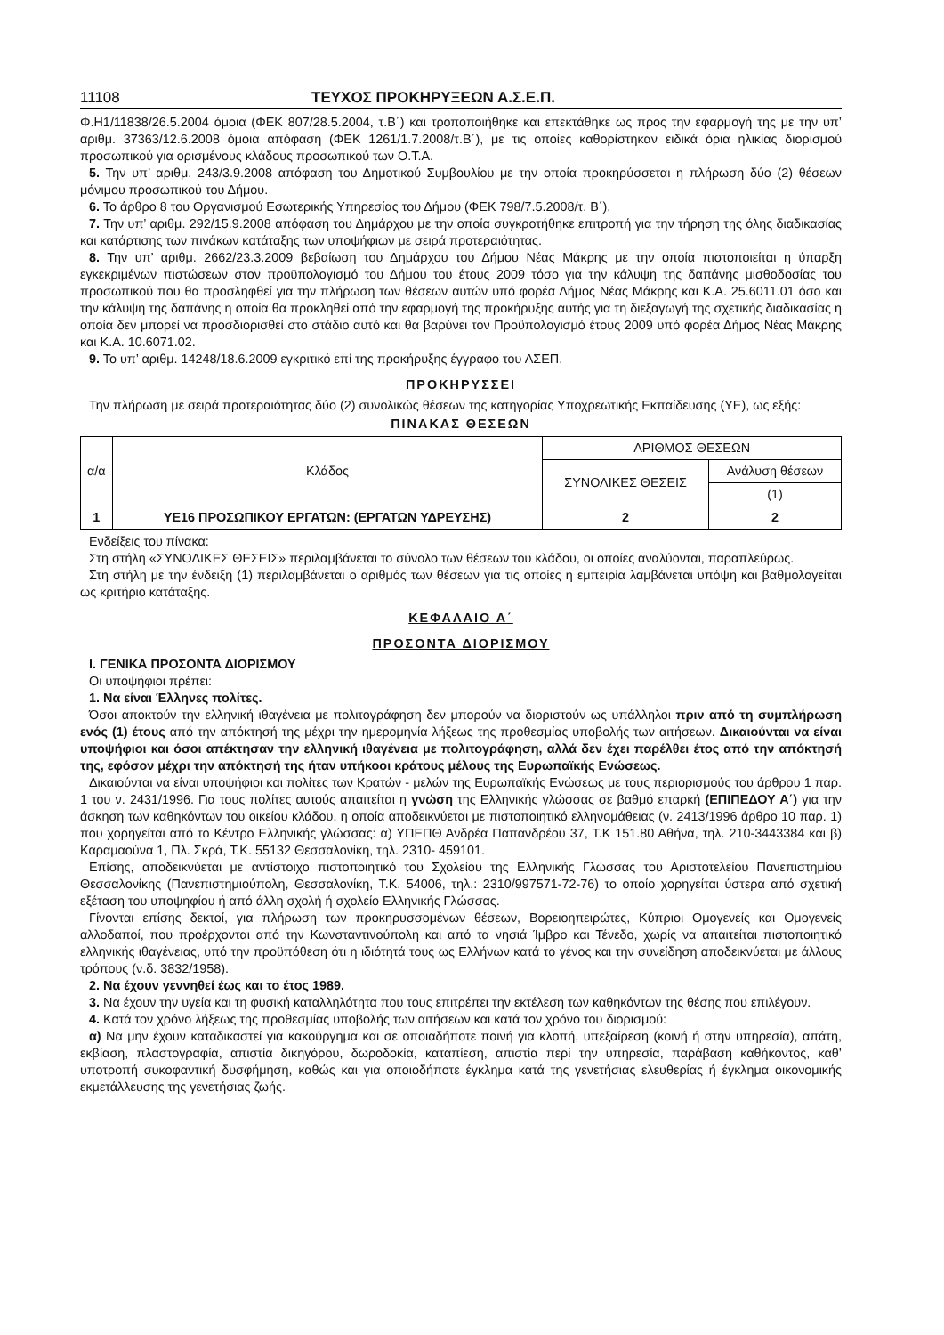11108 ΤΕΥΧΟΣ ΠΡΟΚΗΡΥΞΕΩΝ Α.Σ.Ε.Π.
Φ.Η1/11838/26.5.2004 όμοια (ΦΕΚ 807/28.5.2004, τ.Β΄) και τροποποιήθηκε και επεκτάθηκε ως προς την εφαρμογή της με την υπ’ αριθμ. 37363/12.6.2008 όμοια απόφαση (ΦΕΚ 1261/1.7.2008/τ.Β΄), με τις οποίες καθορίστηκαν ειδικά όρια ηλικίας διορισμού προσωπικού για ορισμένους κλάδους προσωπικού των Ο.Τ.Α.
5. Την υπ’ αριθμ. 243/3.9.2008 απόφαση του Δημοτικού Συμβουλίου με την οποία προκηρύσσεται η πλήρωση δύο (2) θέσεων μόνιμου προσωπικού του Δήμου.
6. Το άρθρο 8 του Οργανισμού Εσωτερικής Υπηρεσίας του Δήμου (ΦΕΚ 798/7.5.2008/τ. Β΄).
7. Την υπ’ αριθμ. 292/15.9.2008 απόφαση του Δημάρχου με την οποία συγκροτήθηκε επιτροπή για την τήρηση της όλης διαδικασίας και κατάρτισης των πινάκων κατάταξης των υποψήφιων με σειρά προτεραιότητας.
8. Την υπ’ αριθμ. 2662/23.3.2009 βεβαίωση του Δημάρχου του Δήμου Νέας Μάκρης με την οποία πιστοποιείται η ύπαρξη εγκεκριμένων πιστώσεων στον προϋπολογισμό του Δήμου του έτους 2009 τόσο για την κάλυψη της δαπάνης μισθοδοσίας του προσωπικού που θα προσληφθεί για την πλήρωση των θέσεων αυτών υπό φορέα Δήμος Νέας Μάκρης και Κ.Α. 25.6011.01 όσο και την κάλυψη της δαπάνης η οποία θα προκληθεί από την εφαρμογή της προκήρυξης αυτής για τη διεξαγωγή της σχετικής διαδικασίας η οποία δεν μπορεί να προσδιορισθεί στο στάδιο αυτό και θα βαρύνει τον Προϋπολογισμό έτους 2009 υπό φορέα Δήμος Νέας Μάκρης και Κ.Α. 10.6071.02.
9. Το υπ’ αριθμ. 14248/18.6.2009 εγκριτικό επί της προκήρυξης έγγραφο του ΑΣΕΠ.
ΠΡΟΚΗΡΥΣΣΕΙ
Την πλήρωση με σειρά προτεραιότητας δύο (2) συνολικώς θέσεων της κατηγορίας Υποχρεωτικής Εκπαίδευσης (ΥΕ), ως εξής:
ΠΙΝΑΚΑΣ ΘΕΣΕΩΝ
| α/α | Κλάδος | ΑΡΙΘΜΟΣ ΘΕΣΕΩΝ | |
| --- | --- | --- | --- |
| | | ΣΥΝΟΛΙΚΕΣ ΘΕΣΕΙΣ | Ανάλυση θέσεων |
| | | | (1) |
| 1 | ΥΕ16 ΠΡΟΣΩΠΙΚΟΥ ΕΡΓΑΤΩΝ: (ΕΡΓΑΤΩΝ ΥΔΡΕΥΣΗΣ) | 2 | 2 |
Ενδείξεις του πίνακα:
Στη στήλη «ΣΥΝΟΛΙΚΕΣ ΘΕΣΕΙΣ» περιλαμβάνεται το σύνολο των θέσεων του κλάδου, οι οποίες αναλύονται, παραπλεύρως.
Στη στήλη με την ένδειξη (1) περιλαμβάνεται ο αριθμός των θέσεων για τις οποίες η εμπειρία λαμβάνεται υπόψη και βαθμολογείται ως κριτήριο κατάταξης.
ΚΕΦΑΛΑΙΟ Α΄
ΠΡΟΣΟΝΤΑ ΔΙΟΡΙΣΜΟΥ
Ι. ΓΕΝΙΚΑ ΠΡΟΣΟΝΤΑ ΔΙΟΡΙΣΜΟΥ
Οι υποψήφιοι πρέπει:
1. Να είναι Έλληνες πολίτες.
Όσοι αποκτούν την ελληνική ιθαγένεια με πολιτογράφηση δεν μπορούν να διοριστούν ως υπάλληλοι πριν από τη συμπλήρωση ενός (1) έτους από την απόκτησή της μέχρι την ημερομηνία λήξεως της προθεσμίας υποβολής των αιτήσεων. Δικαιούνται να είναι υποψήφιοι και όσοι απέκτησαν την ελληνική ιθαγένεια με πολιτογράφηση, αλλά δεν έχει παρέλθει έτος από την απόκτησή της, εφόσον μέχρι την απόκτησή της ήταν υπήκοοι κράτους μέλους της Ευρωπαϊκής Ενώσεως.
Δικαιούνται να είναι υποψήφιοι και πολίτες των Κρατών - μελών της Ευρωπαϊκής Ενώσεως με τους περιορισμούς του άρθρου 1 παρ. 1 του ν. 2431/1996. Για τους πολίτες αυτούς απαιτείται η γνώση της Ελληνικής γλώσσας σε βαθμό επαρκή (ΕΠΙΠΕΔΟΥ Α΄) για την άσκηση των καθηκόντων του οικείου κλάδου, η οποία αποδεικνύεται με πιστοποιητικό ελληνομάθειας (ν. 2413/1996 άρθρο 10 παρ. 1) που χορηγείται από το Κέντρο Ελληνικής γλώσσας: α) ΥΠΕΠΘ Ανδρέα Παπανδρέου 37, Τ.Κ 151.80 Αθήνα, τηλ. 210-3443384 και β) Καραμαούνα 1, Πλ. Σκρά, Τ.Κ. 55132 Θεσσαλονίκη, τηλ. 2310- 459101.
Επίσης, αποδεικνύεται με αντίστοιχο πιστοποιητικό του Σχολείου της Ελληνικής Γλώσσας του Αριστοτελείου Πανεπιστημίου Θεσσαλονίκης (Πανεπιστημιούπολη, Θεσσαλονίκη, Τ.Κ. 54006, τηλ.: 2310/997571-72-76) το οποίο χορηγείται ύστερα από σχετική εξέταση του υποψηφίου ή από άλλη σχολή ή σχολείο Ελληνικής Γλώσσας.
Γίνονται επίσης δεκτοί, για πλήρωση των προκηρυσσομένων θέσεων, Βορειοηπειρώτες, Κύπριοι Ομογενείς και Ομογενείς αλλοδαποί, που προέρχονται από την Κωνσταντινούπολη και από τα νησιά Ίμβρο και Τένεδο, χωρίς να απαιτείται πιστοποιητικό ελληνικής ιθαγένειας, υπό την προϋπόθεση ότι η ιδιότητά τους ως Ελλήνων κατά το γένος και την συνείδηση αποδεικνύεται με άλλους τρόπους (ν.δ. 3832/1958).
2. Να έχουν γεννηθεί έως και το έτος 1989.
3. Να έχουν την υγεία και τη φυσική καταλληλότητα που τους επιτρέπει την εκτέλεση των καθηκόντων της θέσης που επιλέγουν.
4. Κατά τον χρόνο λήξεως της προθεσμίας υποβολής των αιτήσεων και κατά τον χρόνο του διορισμού:
α) Να μην έχουν καταδικαστεί για κακούργημα και σε οποιαδήποτε ποινή για κλοπή, υπεξαίρεση (κοινή ή στην υπηρεσία), απάτη, εκβίαση, πλαστογραφία, απιστία δικηγόρου, δωροδοκία, καταπίεση, απιστία περί την υπηρεσία, παράβαση καθήκοντος, καθ’ υποτροπή συκοφαντική δυσφήμηση, καθώς και για οποιοδήποτε έγκλημα κατά της γενετήσιας ελευθερίας ή έγκλημα οικονομικής εκμετάλλευσης της γενετήσιας ζωής.